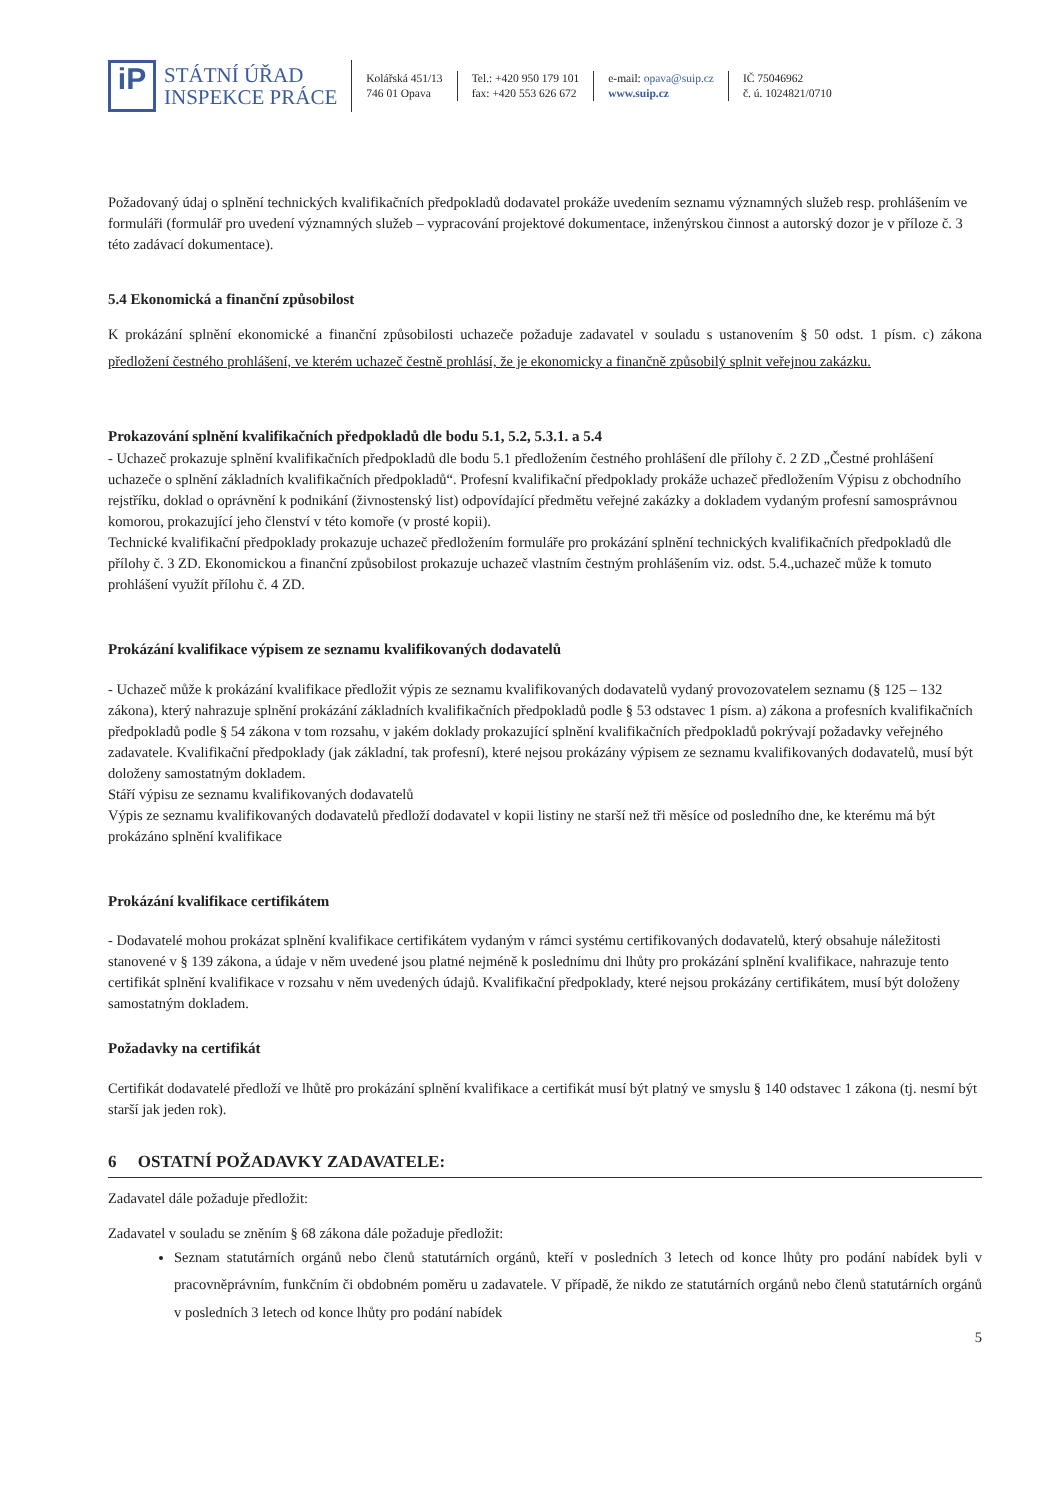iP
STÁTNÍ ÚŘAD
INSPEKCE PRÁCE
Kolářská 451/13
746 01 Opava
Tel.: +420 950 179 101
fax: +420 553 626 672
e-mail: opava@suip.cz
www.suip.cz
IČ 75046962
č. ú. 1024821/0710
Požadovaný údaj o splnění technických kvalifikačních předpokladů dodavatel prokáže uvedením seznamu významných služeb resp. prohlášením ve formuláři (formulář pro uvedení významných služeb – vypracování projektové dokumentace, inženýrskou činnost a autorský dozor je v příloze č. 3 této zadávací dokumentace).
5.4 Ekonomická a finanční způsobilost
K prokázání splnění ekonomické a finanční způsobilosti uchazeče požaduje zadavatel v souladu s ustanovením § 50 odst. 1 písm. c) zákona předložení čestného prohlášení, ve kterém uchazeč čestně prohlásí, že je ekonomicky a finančně způsobilý splnit veřejnou zakázku.
Prokazování splnění kvalifikačních předpokladů dle bodu 5.1, 5.2, 5.3.1. a 5.4
- Uchazeč prokazuje splnění kvalifikačních předpokladů dle bodu 5.1 předložením čestného prohlášení dle přílohy č. 2 ZD „Čestné prohlášení uchazeče o splnění základních kvalifikačních předpokladů“. Profesní kvalifikační předpoklady prokáže uchazeč předložením Výpisu z obchodního rejstříku, doklad o oprávnění k podnikání (živnostenský list) odpovídající předmětu veřejné zakázky a dokladem vydaným profesní samosprávnou komorou, prokazující jeho členství v této komoře (v prosté kopii).
Technické kvalifikační předpoklady prokazuje uchazeč předložením formuláře pro prokázání splnění technických kvalifikačních předpokladů dle přílohy č. 3 ZD. Ekonomickou a finanční způsobilost prokazuje uchazeč vlastním čestným prohlášením viz. odst. 5.4.,uchazeč může k tomuto prohlášení využít přílohu č. 4 ZD.
Prokázání kvalifikace výpisem ze seznamu kvalifikovaných dodavatelů
- Uchazeč může k prokázání kvalifikace předložit výpis ze seznamu kvalifikovaných dodavatelů vydaný provozovatelem seznamu (§ 125 – 132 zákona), který nahrazuje splnění prokázání základních kvalifikačních předpokladů podle § 53 odstavec 1 písm. a) zákona a profesních kvalifikačních předpokladů podle § 54 zákona v tom rozsahu, v jakém doklady prokazující splnění kvalifikačních předpokladů pokrývají požadavky veřejného zadavatele. Kvalifikační předpoklady (jak základní, tak profesní), které nejsou prokázány výpisem ze seznamu kvalifikovaných dodavatelů, musí být doloženy samostatným dokladem.
Stáří výpisu ze seznamu kvalifikovaných dodavatelů
Výpis ze seznamu kvalifikovaných dodavatelů předloží dodavatel v kopii listiny ne starší než tři měsíce od posledního dne, ke kterému má být prokázáno splnění kvalifikace
Prokázání kvalifikace certifikátem
- Dodavatelé mohou prokázat splnění kvalifikace certifikátem vydaným v rámci systému certifikovaných dodavatelů, který obsahuje náležitosti stanovené v § 139 zákona, a údaje v něm uvedené jsou platné nejméně k poslednímu dni lhůty pro prokázání splnění kvalifikace, nahrazuje tento certifikát splnění kvalifikace v rozsahu v něm uvedených údajů. Kvalifikační předpoklady, které nejsou prokázány certifikátem, musí být doloženy samostatným dokladem.
Požadavky na certifikát
Certifikát dodavatelé předloží ve lhůtě pro prokázání splnění kvalifikace a certifikát musí být platný ve smyslu § 140 odstavec 1 zákona (tj. nesmí být starší jak jeden rok).
6 OSTATNÍ POŽADAVKY ZADAVATELE:
Zadavatel dále požaduje předložit:
Zadavatel v souladu se zněním § 68 zákona dále požaduje předložit:
Seznam statutárních orgánů nebo členů statutárních orgánů, kteří v posledních 3 letech od konce lhůty pro podání nabídek byli v pracovněprávním, funkčním či obdobném poměru u zadavatele. V případě, že nikdo ze statutárních orgánů nebo členů statutárních orgánů v posledních 3 letech od konce lhůty pro podání nabídek
5